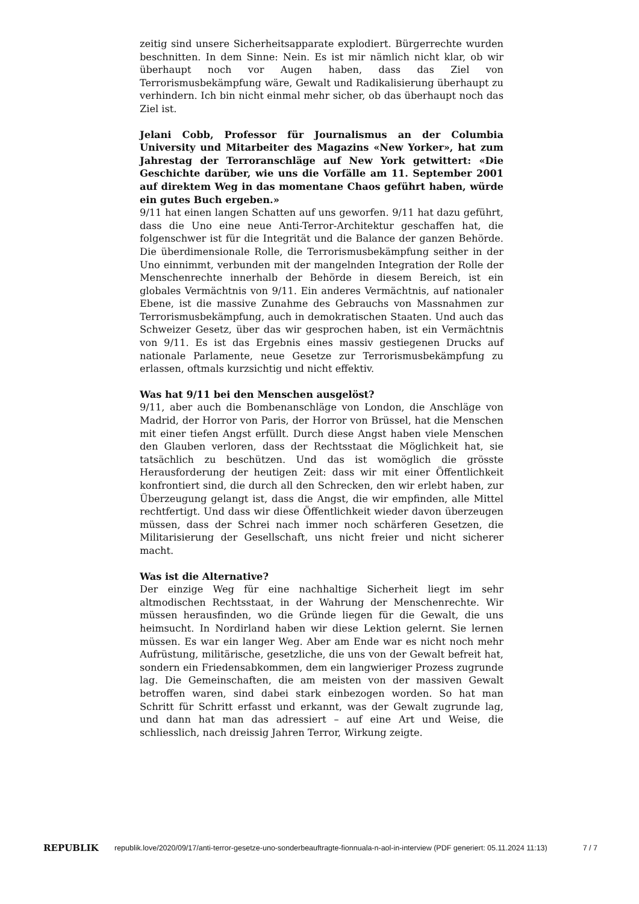zeitig sind unsere Sicherheitsapparate explodiert. Bürgerrechte wurden beschnitten. In dem Sinne: Nein. Es ist mir nämlich nicht klar, ob wir überhaupt noch vor Augen haben, dass das Ziel von Terrorismusbekämpfung wäre, Gewalt und Radikalisierung überhaupt zu verhindern. Ich bin nicht einmal mehr sicher, ob das überhaupt noch das Ziel ist.
Jelani Cobb, Professor für Journalismus an der Columbia University und Mitarbeiter des Magazins «New Yorker», hat zum Jahrestag der Terroranschläge auf New York getwittert: «Die Geschichte darüber, wie uns die Vorfälle am 11. September 2001 auf direktem Weg in das momentane Chaos geführt haben, würde ein gutes Buch ergeben.»
9/11 hat einen langen Schatten auf uns geworfen. 9/11 hat dazu geführt, dass die Uno eine neue Anti-Terror-Architektur geschaffen hat, die folgenschwer ist für die Integrität und die Balance der ganzen Behörde. Die überdimensionale Rolle, die Terrorismusbekämpfung seither in der Uno einnimmt, verbunden mit der mangelnden Integration der Rolle der Menschenrechte innerhalb der Behörde in diesem Bereich, ist ein globales Vermächtnis von 9/11. Ein anderes Vermächtnis, auf nationaler Ebene, ist die massive Zunahme des Gebrauchs von Massnahmen zur Terrorismusbekämpfung, auch in demokratischen Staaten. Und auch das Schweizer Gesetz, über das wir gesprochen haben, ist ein Vermächtnis von 9/11. Es ist das Ergebnis eines massiv gestiegenen Drucks auf nationale Parlamente, neue Gesetze zur Terrorismusbekämpfung zu erlassen, oftmals kurzsichtig und nicht effektiv.
Was hat 9/11 bei den Menschen ausgelöst?
9/11, aber auch die Bombenanschläge von London, die Anschläge von Madrid, der Horror von Paris, der Horror von Brüssel, hat die Menschen mit einer tiefen Angst erfüllt. Durch diese Angst haben viele Menschen den Glauben verloren, dass der Rechtsstaat die Möglichkeit hat, sie tatsächlich zu beschützen. Und das ist womöglich die grösste Herausforderung der heutigen Zeit: dass wir mit einer Öffentlichkeit konfrontiert sind, die durch all den Schrecken, den wir erlebt haben, zur Überzeugung gelangt ist, dass die Angst, die wir empfinden, alle Mittel rechtfertigt. Und dass wir diese Öffentlichkeit wieder davon überzeugen müssen, dass der Schrei nach immer noch schärferen Gesetzen, die Militarisierung der Gesellschaft, uns nicht freier und nicht sicherer macht.
Was ist die Alternative?
Der einzige Weg für eine nachhaltige Sicherheit liegt im sehr altmodischen Rechtsstaat, in der Wahrung der Menschenrechte. Wir müssen herausfinden, wo die Gründe liegen für die Gewalt, die uns heimsucht. In Nordirland haben wir diese Lektion gelernt. Sie lernen müssen. Es war ein langer Weg. Aber am Ende war es nicht noch mehr Aufrüstung, militärische, gesetzliche, die uns von der Gewalt befreit hat, sondern ein Friedensabkommen, dem ein langwieriger Prozess zugrunde lag. Die Gemeinschaften, die am meisten von der massiven Gewalt betroffen waren, sind dabei stark einbezogen worden. So hat man Schritt für Schritt erfasst und erkannt, was der Gewalt zugrunde lag, und dann hat man das adressiert – auf eine Art und Weise, die schliesslich, nach dreissig Jahren Terror, Wirkung zeigte.
REPUBLIK
republik.love/2020/09/17/anti-terror-gesetze-uno-sonderbeauftragte-fionnuala-n-aol-in-interview (PDF generiert: 05.11.2024 11:13)
7 / 7